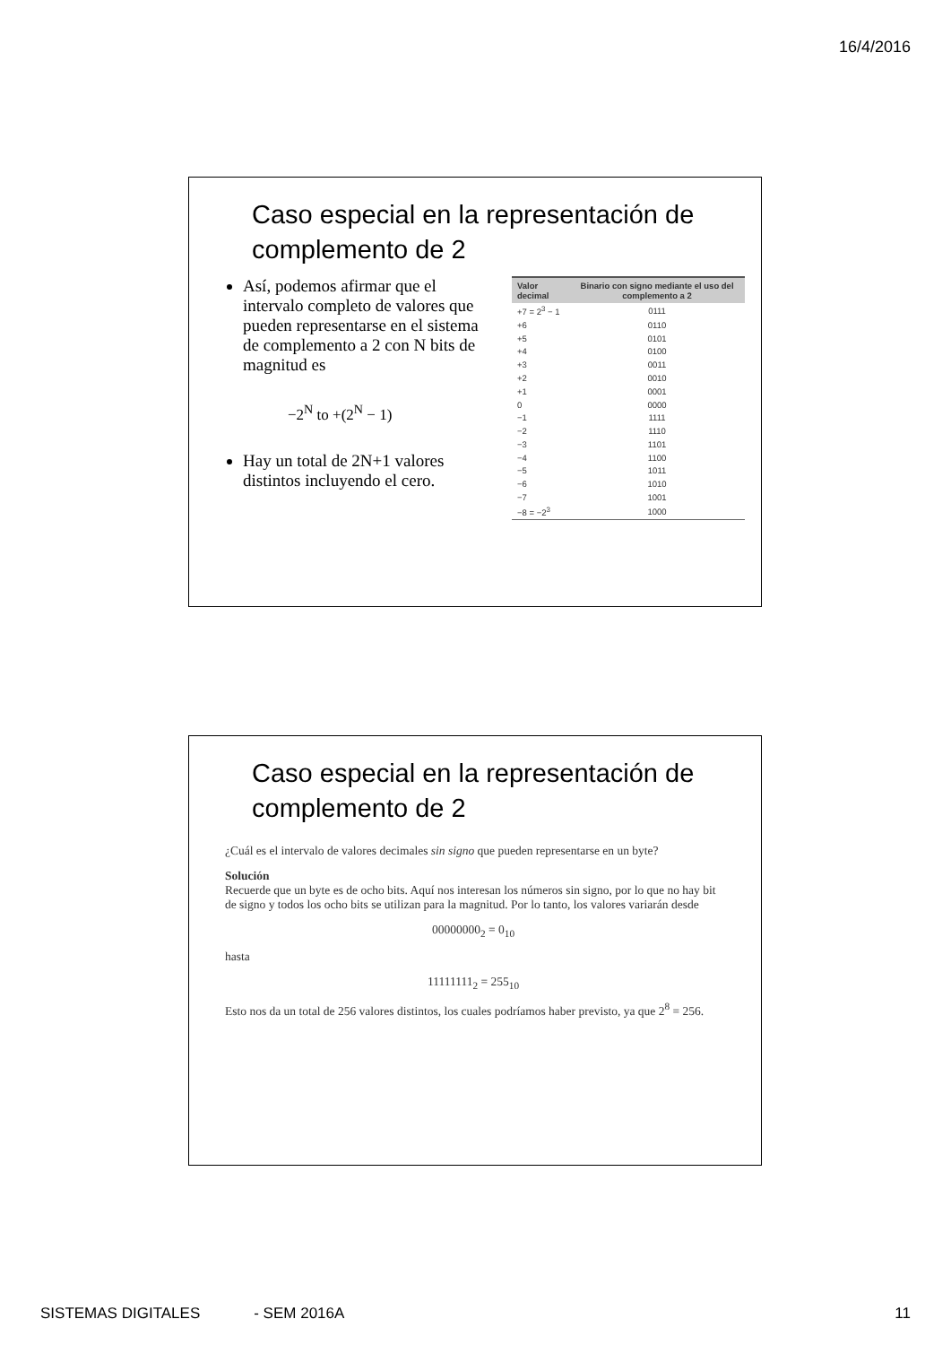16/4/2016
Caso especial en la representación de complemento de 2
Así, podemos afirmar que el intervalo completo de valores que pueden representarse en el sistema de complemento a 2 con N bits de magnitud es
−2<sup>N</sup> to +(2<sup>N</sup> − 1)
Hay un total de 2N+1 valores distintos incluyendo el cero.
| Valor decimal | Binario con signo mediante el uso del complemento a 2 |
| --- | --- |
| +7 = 2<sup>3</sup> − 1 | 0111 |
| +6 | 0110 |
| +5 | 0101 |
| +4 | 0100 |
| +3 | 0011 |
| +2 | 0010 |
| +1 | 0001 |
| 0 | 0000 |
| −1 | 1111 |
| −2 | 1110 |
| −3 | 1101 |
| −4 | 1100 |
| −5 | 1011 |
| −6 | 1010 |
| −7 | 1001 |
| −8 = −2<sup>3</sup> | 1000 |
Caso especial en la representación de complemento de 2
¿Cuál es el intervalo de valores decimales sin signo que pueden representarse en un byte?
Solución
Recuerde que un byte es de ocho bits. Aquí nos interesan los números sin signo, por lo que no hay bit de signo y todos los ocho bits se utilizan para la magnitud. Por lo tanto, los valores variarán desde
00000000<sub>2</sub> = 0<sub>10</sub>
hasta
11111111<sub>2</sub> = 255<sub>10</sub>
Esto nos da un total de 256 valores distintos, los cuales podríamos haber previsto, ya que 2<sup>8</sup> = 256.
SISTEMAS DIGITALES - SEM 2016A 11